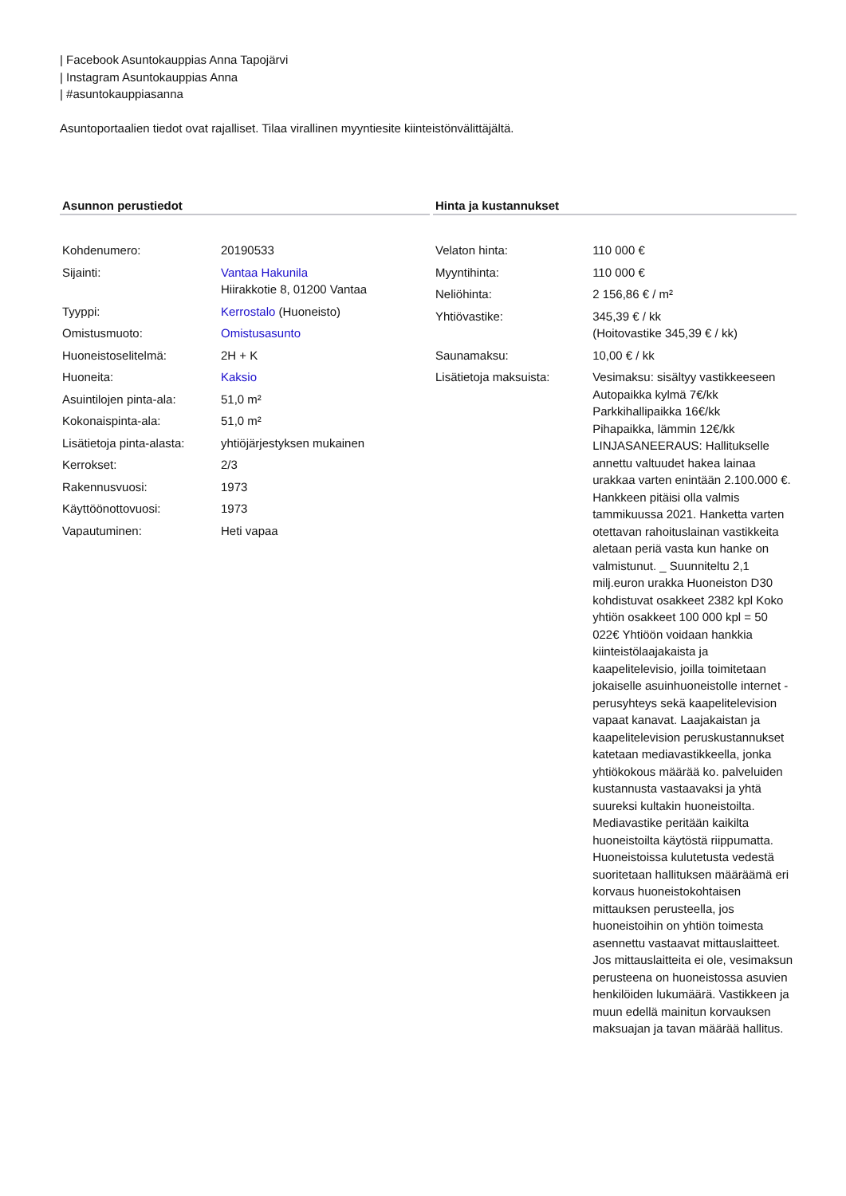| Facebook Asuntokauppias Anna Tapojärvi
| Instagram Asuntokauppias Anna
| #asuntokauppiasanna
Asuntoportaalien tiedot ovat rajalliset. Tilaa virallinen myyntiesite kiinteistönvälittäjältä.
Asunnon perustiedot
| Kohdenumero: | 20190533 |
| Sijainti: | Vantaa Hakunila Hiirakkotie 8, 01200 Vantaa |
| Tyyppi: | Kerrostalo (Huoneisto) |
| Omistusmuoto: | Omistusasunto |
| Huoneistoselitelmä: | 2H + K |
| Huoneita: | Kaksio |
| Asuintilojen pinta-ala: | 51,0 m² |
| Kokonaispinta-ala: | 51,0 m² |
| Lisätietoja pinta-alasta: | yhtiöjärjestyksen mukainen |
| Kerrokset: | 2/3 |
| Rakennusvuosi: | 1973 |
| Käyttöönottovuosi: | 1973 |
| Vapautuminen: | Heti vapaa |
Hinta ja kustannukset
| Velaton hinta: | 110 000 € |
| Myyntihinta: | 110 000 € |
| Neliöhinta: | 2 156,86 € / m² |
| Yhtiövastike: | 345,39 € / kk (Hoitovastike 345,39 € / kk) |
| Saunamaksu: | 10,00 € / kk |
| Lisätietoja maksuista: | Vesimaksu: sisältyy vastikkeeseen Autopaikka kylmä 7€/kk Parkkihallipaikka 16€/kk Pihapaikka, lämmin 12€/kk LINJASANEERAUS: Hallitukselle annettu valtuudet hakea lainaa urakkaa varten enintään 2.100.000 €. Hankkeen pitäisi olla valmis tammikuussa 2021. Hanketta varten otettavan rahoituslainan vastikkeita aletaan periä vasta kun hanke on valmistunut. _ Suunniteltu 2,1 milj.euron urakka Huoneiston D30 kohdistuvat osakkeet 2382 kpl Koko yhtiön osakkeet 100 000 kpl = 50 022€ Yhtiöön voidaan hankkia kiinteistölaajakaista ja kaapelitelevisio, joilla toimitetaan jokaiselle asuinhuoneistolle internet -perusyhteys sekä kaapelitelevision vapaat kanavat. Laajakaistan ja kaapelitelevision peruskustannukset katetaan mediavastikkeella, jonka yhtiökokous määrää ko. palveluiden kustannusta vastaavaksi ja yhtä suureksi kultakin huoneistoilta. Mediavastike peritään kaikilta huoneistoilta käytöstä riippumatta. Huoneistoissa kulutetusta vedestä suoritetaan hallituksen määräämä eri korvaus huoneistokohtaisen mittauksen perusteella, jos huoneistoihin on yhtiön toimesta asennettu vastaavat mittauslaitteet. Jos mittauslaitteita ei ole, vesimaksun perusteena on huoneistossa asuvien henkilöiden lukumäärä. Vastikkeen ja muun edellä mainitun korvauksen maksuajan ja tavan määrää hallitus. |